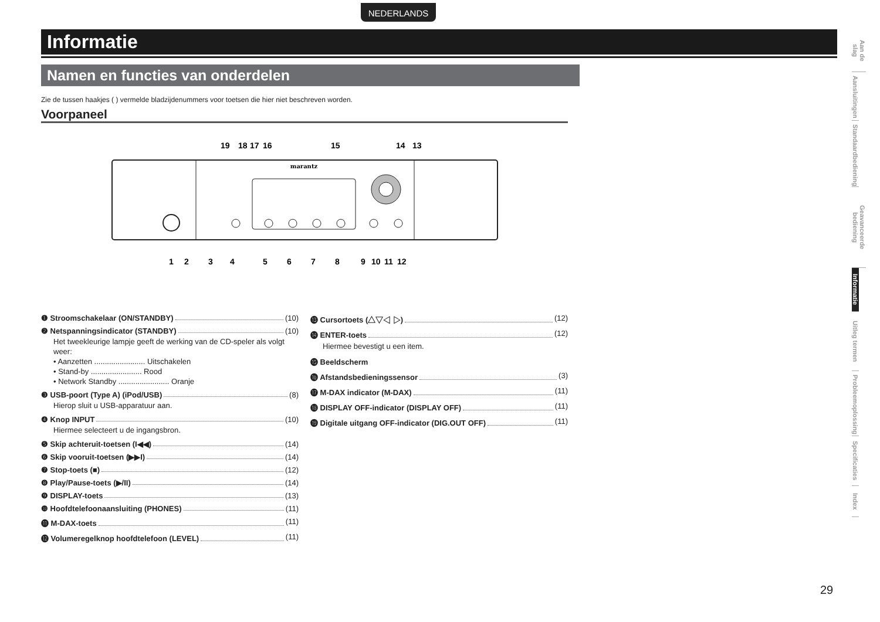NEDERLANDS
Informatie
Namen en functies van onderdelen
Zie de tussen haakjes ( ) vermelde bladzijdenummers voor toetsen die hier niet beschreven worden.
Voorpaneel
marantz
19181716151413
123456789101112
❶ Stroomschakelaar (ON/STANDBY) (10)
❷ Netspanningsindicator (STANDBY) (10)
Het tweekleurige lampje geeft de werking van de CD-speler als volgt weer:
• Aanzetten ........................ Uitschakelen
• Stand-by ........................ Rood
• Network Standby ........................ Oranje
❸ USB-poort (Type A) (iPod/USB) (8)
Hierop sluit u USB-apparatuur aan.
❹ Knop INPUT (10)
Hiermee selecteert u de ingangsbron.
❺ Skip achteruit-toetsen (I◀◀) (14)
❻ Skip vooruit-toetsen (▶▶I) (14)
❼ Stop-toets (■) (12)
❽ Play/Pause-toets (▶/II) (14)
❾ DISPLAY-toets (13)
❿ Hoofdtelefoonaansluiting (PHONES) (11)
⓫ M-DAX-toets (11)
⓬ Volumeregelknop hoofdtelefoon (LEVEL) (11)
⓭ Cursortoets (△▽◁ ▷) (12)
⓮ ENTER-toets (12)
Hiermee bevestigt u een item.
⓯ Beeldscherm
⓰ Afstandsbedieningssensor (3)
⓱ M-DAX indicator (M-DAX) (11)
⓲ DISPLAY OFF-indicator (DISPLAY OFF) (11)
⓳ Digitale uitgang OFF-indicator (DIG.OUT OFF) (11)
Aan de slag
Aansluitingen
Standaardbediening
Geavanceerde bediening
Informatie
Uitleg termen
Probleemoplossing
Specificaties
Index
29